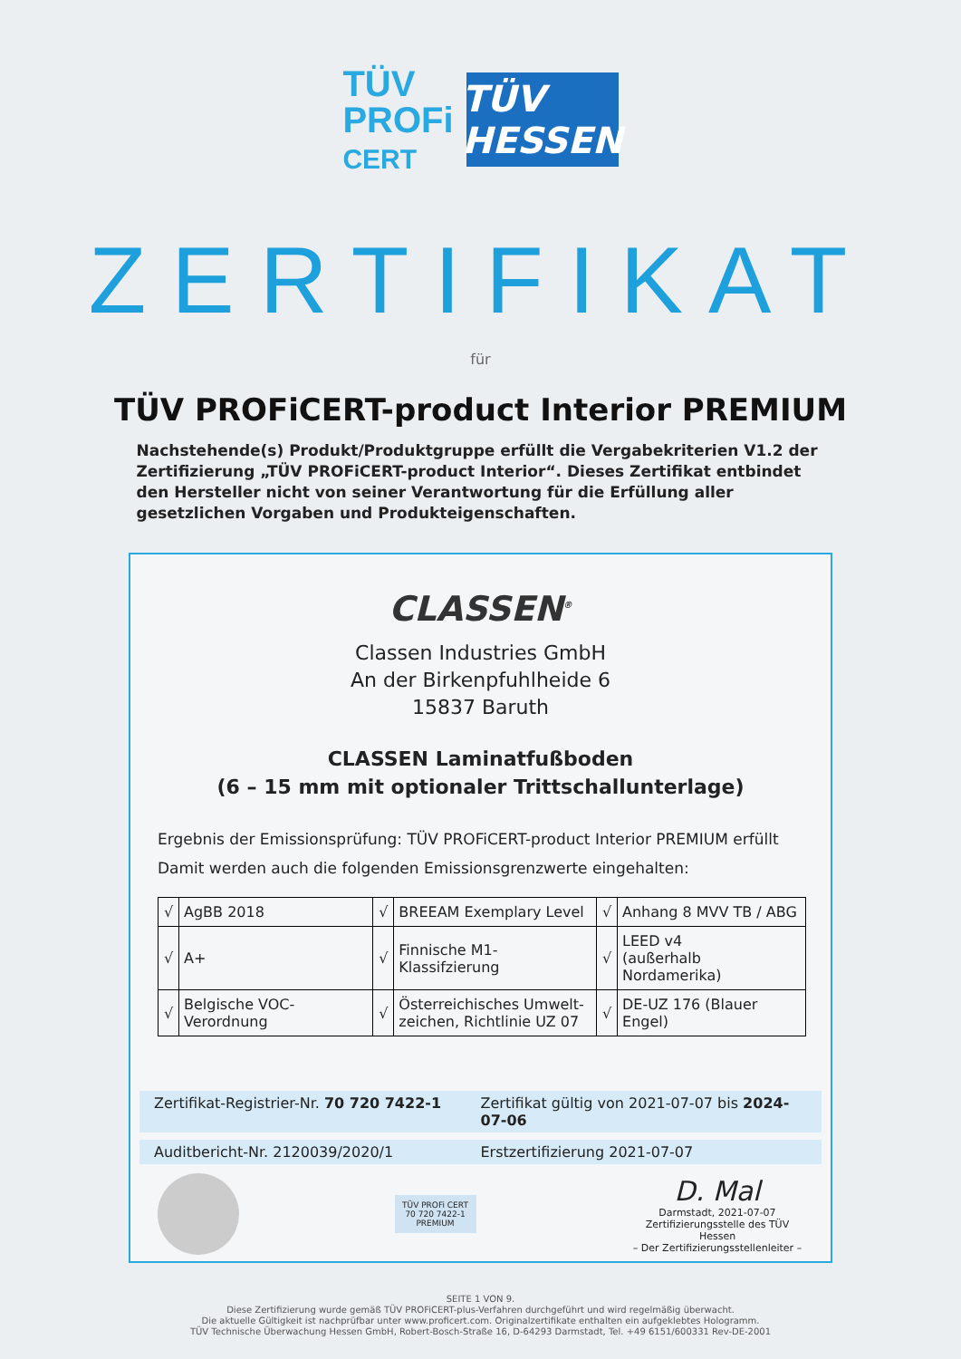TÜV
PROFi
CERT
TÜV HESSEN
ZERTIFIKAT
für
TÜV PROFiCERT-product Interior PREMIUM
Nachstehende(s) Produkt/Produktgruppe erfüllt die Vergabekriterien V1.2 der Zertifizierung „TÜV PROFiCERT-product Interior“. Dieses Zertifikat entbindet den Hersteller nicht von seiner Verantwortung für die Erfüllung aller gesetzlichen Vorgaben und Produkteigenschaften.
CLASSEN<sup>®</sup>
Classen Industries GmbH
An der Birkenpfuhlheide 6
15837 Baruth
CLASSEN Laminatfußboden
(6 – 15 mm mit optionaler Trittschallunterlage)
Ergebnis der Emissionsprüfung: TÜV PROFiCERT-product Interior PREMIUM erfüllt
Damit werden auch die folgenden Emissionsgrenzwerte eingehalten:
| √ | AgBB 2018 | √ | BREEAM Exemplary Level | √ | Anhang 8 MVV TB / ABG |
| √ | A+ | √ | Finnische M1-Klassifzierung | √ | LEED v4 (außerhalb Nordamerika) |
| √ | Belgische VOC-Verordnung | √ | Österreichisches Umwelt- zeichen, Richtlinie UZ 07 | √ | DE-UZ 176 (Blauer Engel) |
Zertifikat-Registrier-Nr. 70 720 7422-1 Zertifikat gültig von 2021-07-07 bis 2024-07-06
Auditbericht-Nr. 2120039/2020/1 Erstzertifizierung 2021-07-07
TÜV PROFi CERT
70 720 7422-1
PREMIUM
D. Mal
Darmstadt, 2021-07-07
Zertifizierungsstelle des TÜV Hessen
– Der Zertifizierungsstellenleiter –
SEITE 1 VON 9.
Diese Zertifizierung wurde gemäß TÜV PROFiCERT-plus-Verfahren durchgeführt und wird regelmäßig überwacht.
Die aktuelle Gültigkeit ist nachprüfbar unter www.proficert.com. Originalzertifikate enthalten ein aufgeklebtes Hologramm.
TÜV Technische Überwachung Hessen GmbH, Robert-Bosch-Straße 16, D-64293 Darmstadt, Tel. +49 6151/600331 Rev-DE-2001